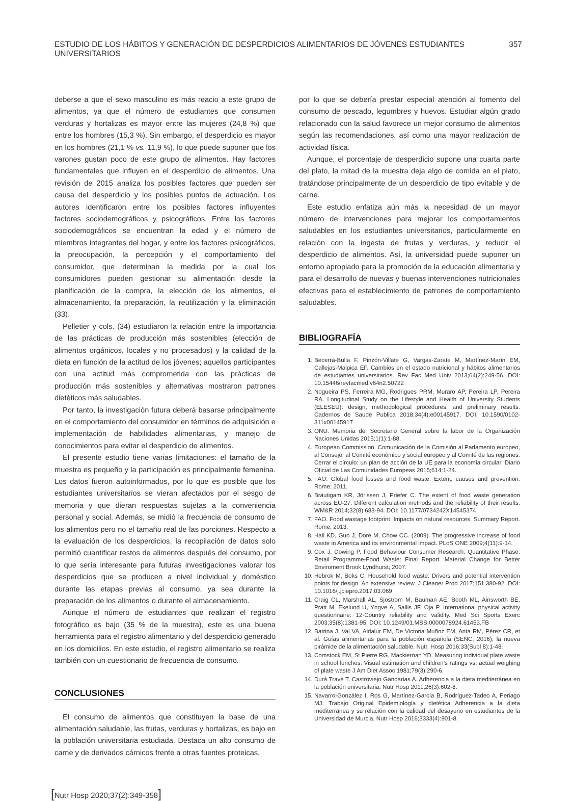ESTUDIO DE LOS HÁBITOS Y GENERACIÓN DE DESPERDICIOS ALIMENTARIOS DE JÓVENES ESTUDIANTES UNIVERSITARIOS 357
deberse a que el sexo masculino es más reacio a este grupo de alimentos, ya que el número de estudiantes que consumen verduras y hortalizas es mayor entre las mujeres (24,8 %) que entre los hombres (15,3 %). Sin embargo, el desperdicio es mayor en los hombres (21,1 % vs. 11,9 %), lo que puede suponer que los varones gustan poco de este grupo de alimentos. Hay factores fundamentales que influyen en el desperdicio de alimentos. Una revisión de 2015 analiza los posibles factores que pueden ser causa del desperdicio y los posibles puntos de actuación. Los autores identificaron entre los posibles factores influyentes factores sociodemográficos y psicográficos. Entre los factores sociodemográficos se encuentran la edad y el número de miembros integrantes del hogar, y entre los factores psicográficos, la preocupación, la percepción y el comportamiento del consumidor, que determinan la medida por la cual los consumidores pueden gestionar su alimentación desde la planificación de la compra, la elección de los alimentos, el almacenamiento, la preparación, la reutilización y la eliminación (33).
Pelletier y cols. (34) estudiaron la relación entre la importancia de las prácticas de producción más sostenibles (elección de alimentos orgánicos, locales y no procesados) y la calidad de la dieta en función de la actitud de los jóvenes; aquellos participantes con una actitud más comprometida con las prácticas de producción más sostenibles y alternativas mostraron patrones dietéticos más saludables.
Por tanto, la investigación futura deberá basarse principalmente en el comportamiento del consumidor en términos de adquisición e implementación de habilidades alimentarias, y manejo de conocimientos para evitar el desperdicio de alimentos.
El presente estudio tiene varias limitaciones: el tamaño de la muestra es pequeño y la participación es principalmente femenina. Los datos fueron autoinformados, por lo que es posible que los estudiantes universitarios se vieran afectados por el sesgo de memoria y que dieran respuestas sujetas a la conveniencia personal y social. Además, se midió la frecuencia de consumo de los alimentos pero no el tamaño real de las porciones. Respecto a la evaluación de los desperdicios, la recopilación de datos solo permitió cuantificar restos de alimentos después del consumo, por lo que sería interesante para futuras investigaciones valorar los desperdicios que se producen a nivel individual y doméstico durante las etapas previas al consumo, ya sea durante la preparación de los alimentos o durante el almacenamiento.
Aunque el número de estudiantes que realizan el registro fotográfico es bajo (35 % de la muestra), este es una buena herramienta para el registro alimentario y del desperdicio generado en los domicilios. En este estudio, el registro alimentario se realiza también con un cuestionario de frecuencia de consumo.
CONCLUSIONES
El consumo de alimentos que constituyen la base de una alimentación saludable, las frutas, verduras y hortalizas, es bajo en la población universitaria estudiada. Destaca un alto consumo de carne y de derivados cárnicos frente a otras fuentes proteicas,
por lo que se debería prestar especial atención al fomento del consumo de pescado, legumbres y huevos. Estudiar algún grado relacionado con la salud favorece un mejor consumo de alimentos según las recomendaciones, así como una mayor realización de actividad física.
Aunque, el porcentaje de desperdicio supone una cuarta parte del plato, la mitad de la muestra deja algo de comida en el plato, tratándose principalmente de un desperdicio de tipo evitable y de carne.
Este estudio enfatiza aún más la necesidad de un mayor número de intervenciones para mejorar los comportamientos saludables en los estudiantes universitarios, particularmente en relación con la ingesta de frutas y verduras, y reducir el desperdicio de alimentos. Así, la universidad puede suponer un entorno apropiado para la promoción de la educación alimentaria y para el desarrollo de nuevas y buenas intervenciones nutricionales efectivas para el establecimiento de patrones de comportamiento saludables.
BIBLIOGRAFÍA
1. Becerra-Bulla F, Pinzón-Villate G, Vargas-Zarate M, Martínez-Marín EM, Callejas-Malpica EF. Cambios en el estado nutricional y hábitos alimentarios de estudiantes universitarios. Rev Fac Med Univ 2013;64(2):249-56. DOI: 10.15446/revfacmed.v64n2.50722
2. Nogueira PS, Ferreira MG, Rodrigues PRM, Muraro AP, Pereira LP, Pereira RA. Longitudinal Study on the Lifestyle and Health of University Students (ELESEU): design, methodological procedures, and preliminary results. Cadernos de Saude Publica 2018;34(4):e00145917. DOI: 10.1590/0102-311x00145917
3. ONU. Memoria del Secretario General sobre la labor de la Organización Naciones Unidas 2015;1(1):1-88.
4. European Commission. Comunicación de la Comisión al Parlamento europeo, al Consejo, al Comité económico y social europeo y al Comité de las regiones. Cerrar el círculo: un plan de acción de la UE para la economía circular. Diario Oficial de Las Comunidades Europeas 2015;614:1-24.
5. FAO. Global food losses and food waste. Extent, causes and prevention. Rome; 2011.
6. Bräutigam KR, Jörissen J, Priefer C. The extent of food waste generation across EU-27: Different calculation methods and the reliability of their results. WM&R 2014;32(8):683-94. DOI: 10.1177/0734242X14545374
7. FAO. Food wastage footprint. Impacts on natural resources. Summary Report. Rome; 2013.
8. Hall KD, Guo J, Dore M, Chow CC. (2009). The progressive increase of food waste in America and its environmental impact. PLoS ONE 2009;4(11):9-14.
9. Cox J, Dowing P. Food Behaviour Consumer Research: Quantitative Phase. Retail Programme-Food Waste: Final Report. Material Change for Better Enviroment Brook Lyndhurst; 2007.
10. Hebrok M, Boks C. Household food waste: Drivers and potential intervention points for design. An extensive review. J Cleaner Prod 2017;151:380-92. DOI: 10.1016/j.jclepro.2017.03.069
11. Craig CL, Marshall AL, Sjostrom M, Bauman AE, Booth ML, Ainsworth BE, Pratt M, Ekelund U, Yngve A, Sallis JF, Oja P. International physical activity questionnaire: 12-Country reliability and validity. Med Sci Sports Exerc 2003;35(8):1381-95. DOI: 10.1249/01.MSS.0000078924.61453.FB
12. Batrina J, Val VA, Aldalur EM, De Victoria Muñoz EM, Anta RM, Pérez CR, et al. Guías alimentarias para la población española (SENC, 2016); la nueva pirámide de la alimentación saludable. Nutr. Hosp 2016;33(Supl 8):1-48.
13. Comstock EM, St Pierre RG, Mackiernan YD. Measuring individual plate waste in school lunches. Visual estimation and children’s ratings vs. actual weighing of plate waste J Am Diet Assoc 1981;79(3):290-6.
14. Durá Travé T, Castroviejo Gandarias A. Adherencia a la dieta mediterránea en la población universitaria. Nutr Hosp 2011;26(3):602-8.
15. Navarro-González I, Ros G, Martínez-García B, Rodríguez-Tadeo A, Periago MJ. Trabajo Original Epidemiología y dietética Adherencia a la dieta mediterránea y su relación con la calidad del desayuno en estudiantes de la Universidad de Murcia. Nutr Hosp 2016;3333(4):901-8.
[Nutr Hosp 2020;37(2):349-358]